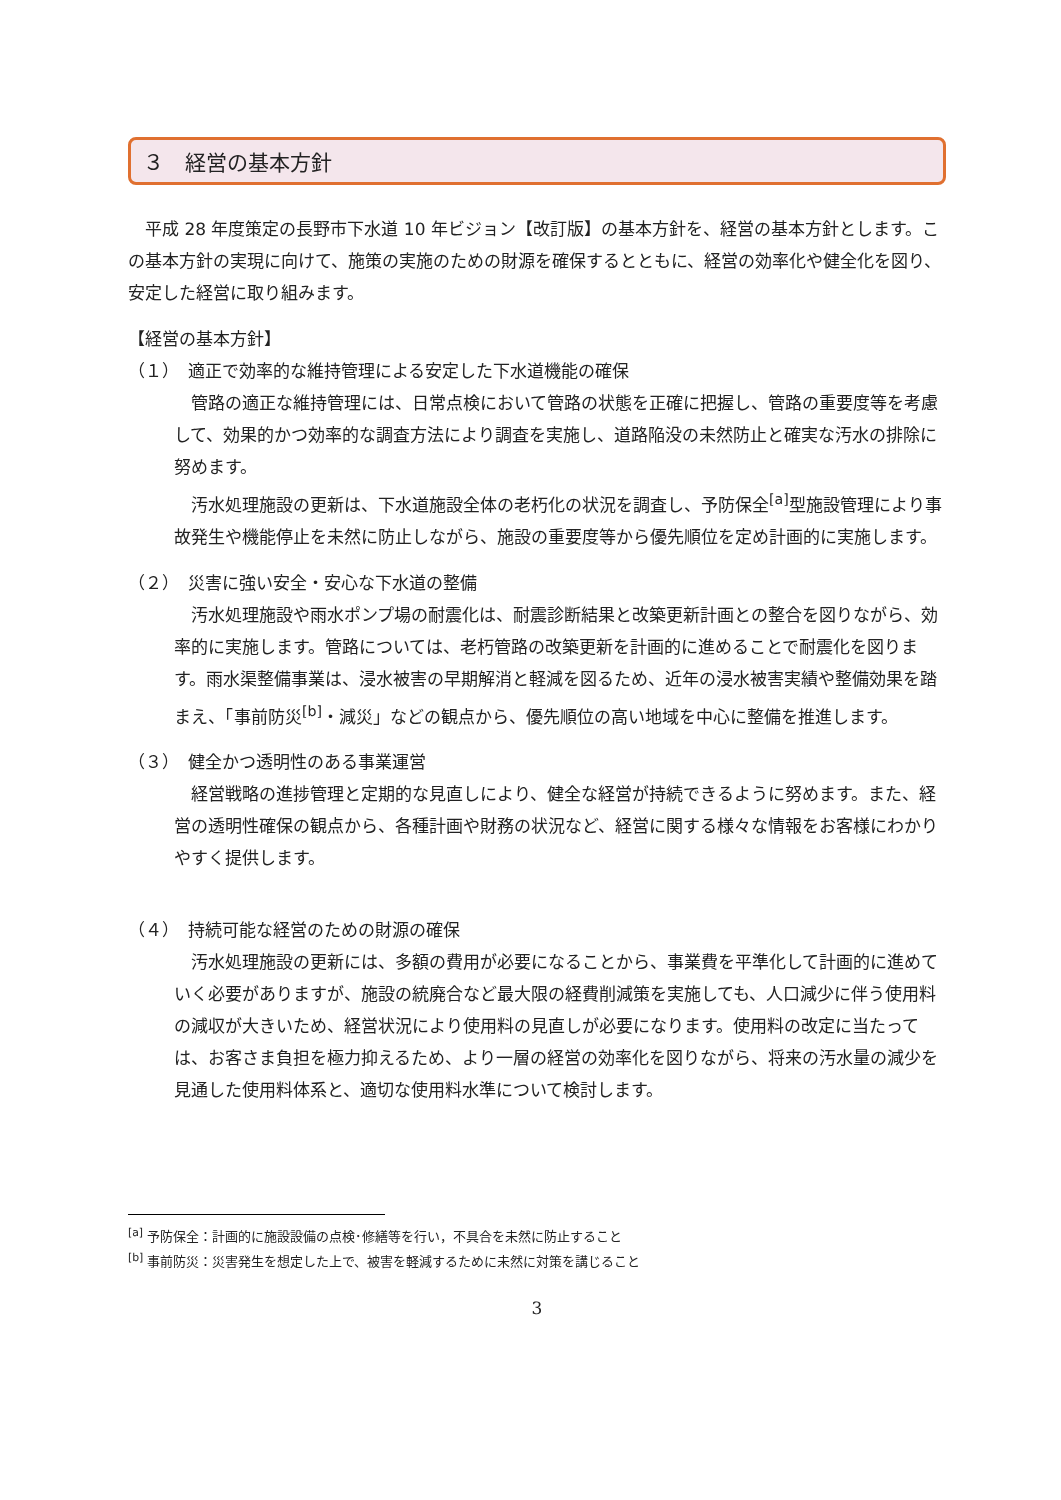３　経営の基本方針
　平成 28 年度策定の長野市下水道 10 年ビジョン【改訂版】の基本方針を、経営の基本方針とします。この基本方針の実現に向けて、施策の実施のための財源を確保するとともに、経営の効率化や健全化を図り、安定した経営に取り組みます。
【経営の基本方針】
（１）　適正で効率的な維持管理による安定した下水道機能の確保
　管路の適正な維持管理には、日常点検において管路の状態を正確に把握し、管路の重要度等を考慮して、効果的かつ効率的な調査方法により調査を実施し、道路陥没の未然防止と確実な汚水の排除に努めます。
　汚水処理施設の更新は、下水道施設全体の老朽化の状況を調査し、予防保全<sup>[a]</sup>型施設管理により事故発生や機能停止を未然に防止しながら、施設の重要度等から優先順位を定め計画的に実施します。
（２）　災害に強い安全・安心な下水道の整備
　汚水処理施設や雨水ポンプ場の耐震化は、耐震診断結果と改築更新計画との整合を図りながら、効率的に実施します。管路については、老朽管路の改築更新を計画的に進めることで耐震化を図ります。雨水渠整備事業は、浸水被害の早期解消と軽減を図るため、近年の浸水被害実績や整備効果を踏まえ、「事前防災<sup>[b]</sup>・減災」などの観点から、優先順位の高い地域を中心に整備を推進します。
（３）　健全かつ透明性のある事業運営
　経営戦略の進捗管理と定期的な見直しにより、健全な経営が持続できるように努めます。また、経営の透明性確保の観点から、各種計画や財務の状況など、経営に関する様々な情報をお客様にわかりやすく提供します。
（４）　持続可能な経営のための財源の確保
　汚水処理施設の更新には、多額の費用が必要になることから、事業費を平準化して計画的に進めていく必要がありますが、施設の統廃合など最大限の経費削減策を実施しても、人口減少に伴う使用料の減収が大きいため、経営状況により使用料の見直しが必要になります。使用料の改定に当たっては、お客さま負担を極力抑えるため、より一層の経営の効率化を図りながら、将来の汚水量の減少を見通した使用料体系と、適切な使用料水準について検討します。
<sup>[a]</sup> 予防保全：計画的に施設設備の点検･修繕等を行い，不具合を未然に防止すること
<sup>[b]</sup> 事前防災：災害発生を想定した上で、被害を軽減するために未然に対策を講じること
3